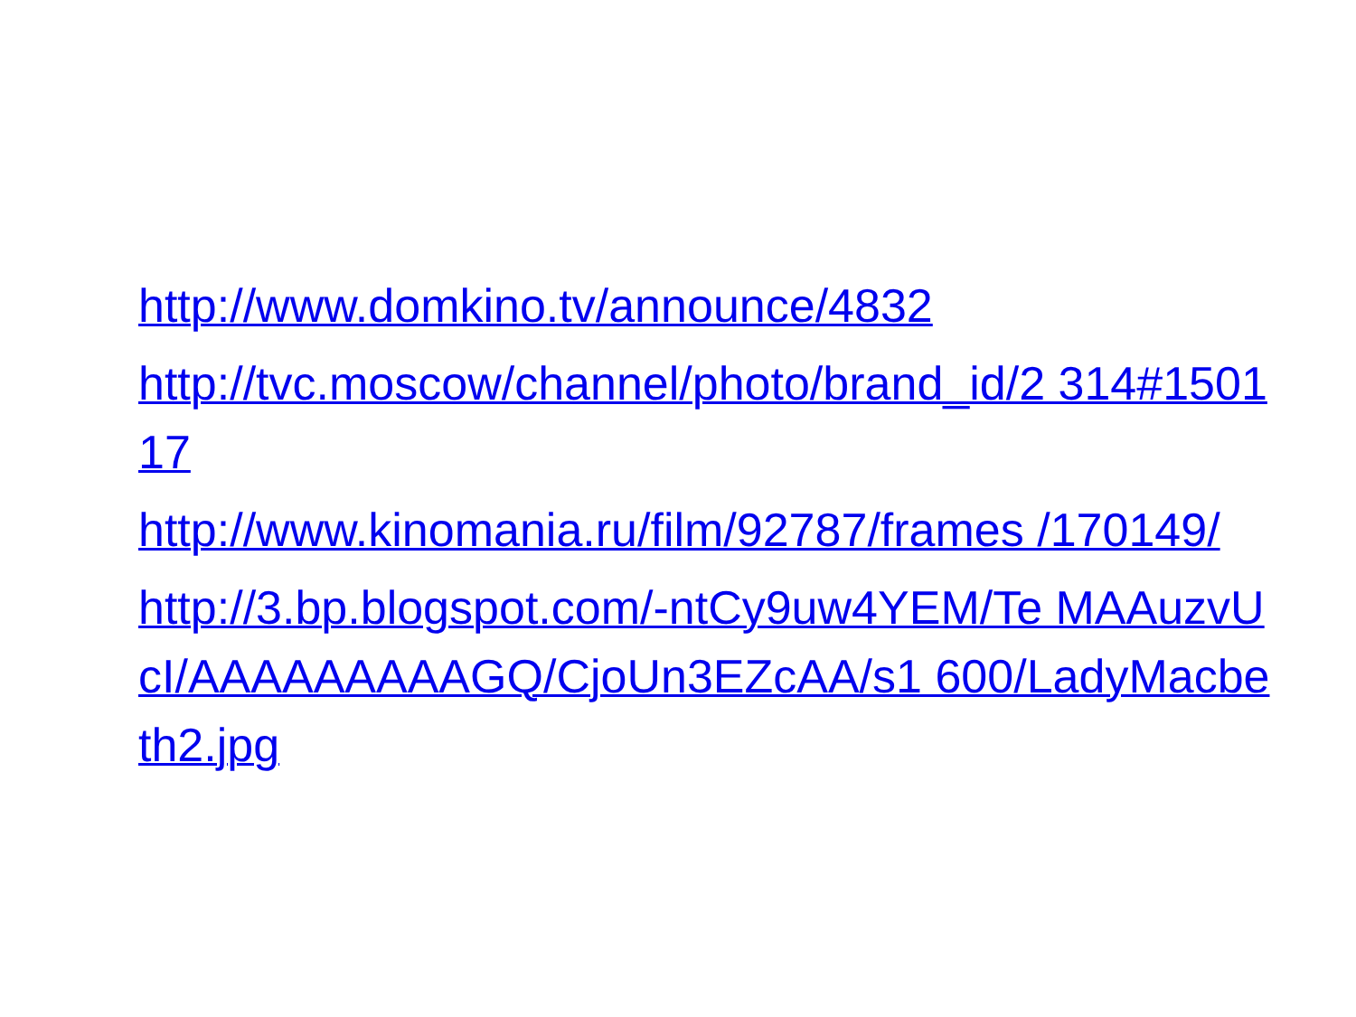http://www.domkino.tv/announce/4832
http://tvc.moscow/channel/photo/brand_id/2 314#150117
http://www.kinomania.ru/film/92787/frames /170149/
http://3.bp.blogspot.com/-ntCy9uw4YEM/Te MAAuzvUcI/AAAAAAAAAGQ/CjoUn3EZcAA/s1 600/LadyMacbeth2.jpg